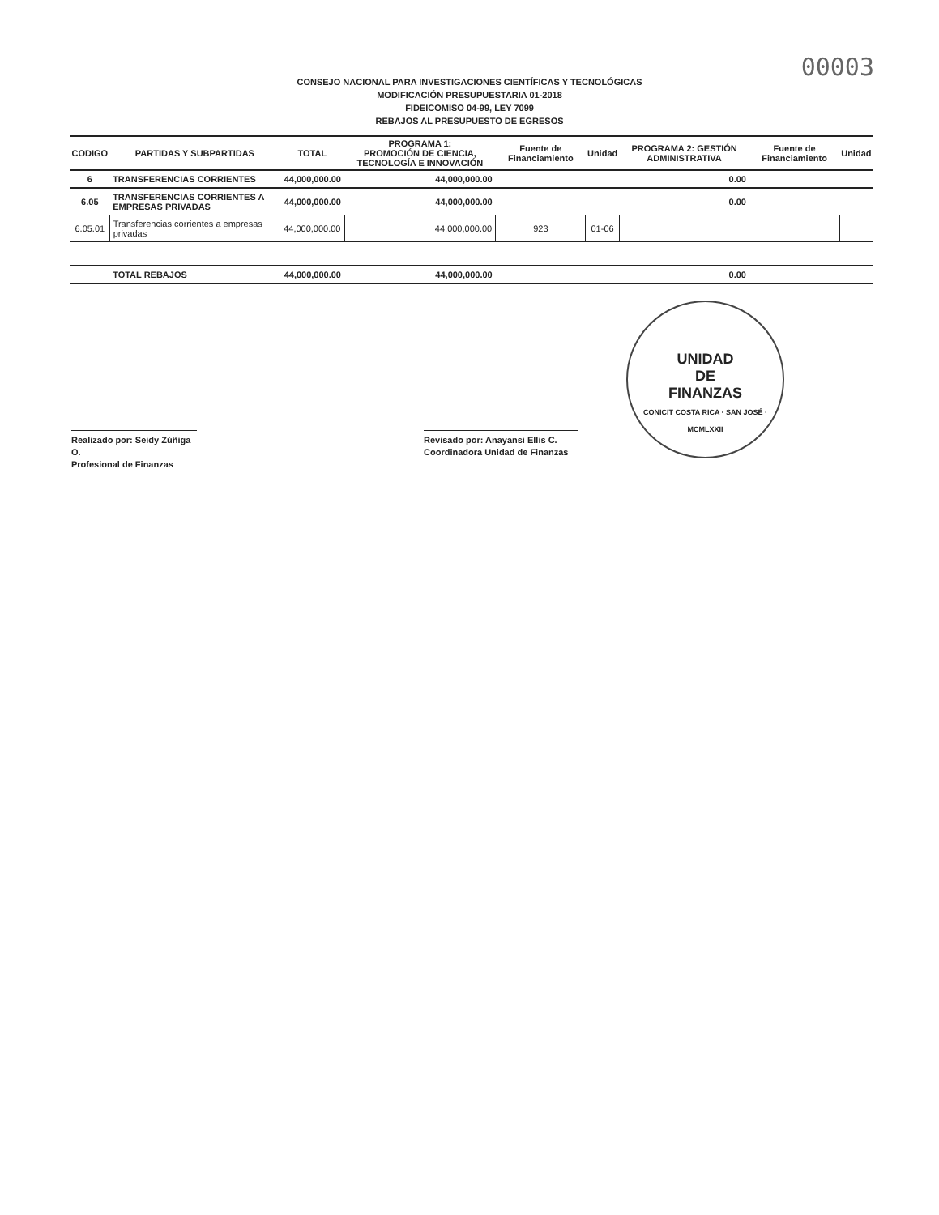00003
CONSEJO NACIONAL PARA INVESTIGACIONES CIENTÍFICAS Y TECNOLÓGICAS
MODIFICACIÓN PRESUPUESTARIA 01-2018
FIDEICOMISO 04-99, LEY 7099
REBAJOS AL PRESUPUESTO DE EGRESOS
| CODIGO | PARTIDAS Y SUBPARTIDAS | TOTAL | PROGRAMA 1: PROMOCIÓN DE CIENCIA, TECNOLOGÍA E INNOVACIÓN | Fuente de Financiamiento | Unidad | PROGRAMA 2: GESTIÓN ADMINISTRATIVA | Fuente de Financiamiento | Unidad |
| --- | --- | --- | --- | --- | --- | --- | --- | --- |
| 6 | TRANSFERENCIAS CORRIENTES | 44,000,000.00 | 44,000,000.00 | | | 0.00 | | |
| 6.05 | TRANSFERENCIAS CORRIENTES A EMPRESAS PRIVADAS | 44,000,000.00 | 44,000,000.00 | | | 0.00 | | |
| 6.05.01 | Transferencias corrientes a empresas privadas | 44,000,000.00 | 44,000,000.00 | 923 | 01-06 | | | |
| | TOTAL REBAJOS | 44,000,000.00 | 44,000,000.00 | | | 0.00 | | |
Realizado por: Seidy Zúñiga O.
Profesional de Finanzas
Revisado por: Anayansi Ellis C.
Coordinadora Unidad de Finanzas
UNIDAD
DE
FINANZAS
CONICIT COSTA RICA · SAN JOSÉ · MCMLXXII